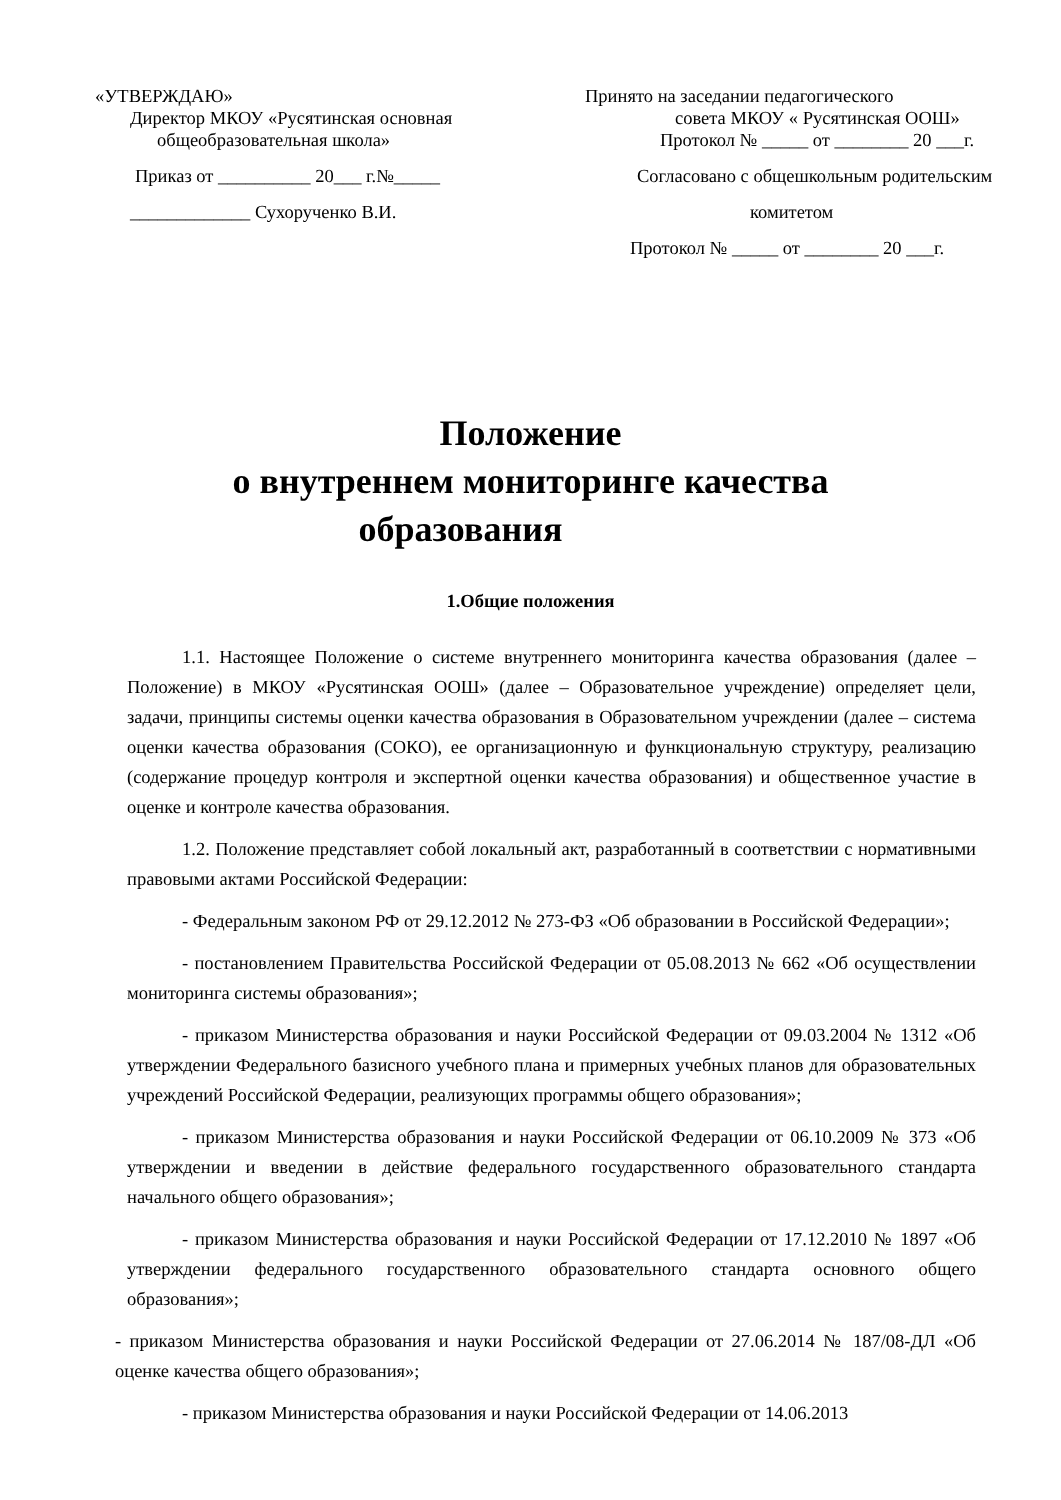«УТВЕРЖДАЮ»
Директор МКОУ «Русятинская основная
общеобразовательная школа»
Приказ от __________ 20___ г.№_____
_____________ Сухорученко В.И.
Принято на заседании педагогического
совета МКОУ « Русятинская ООШ»
Протокол № _____ от ________ 20 ___г.
Согласовано с общешкольным родительским
комитетом
Протокол № _____ от ________ 20 ___г.
Положение
о внутреннем мониторинге качества
образования
1.Общие положения
1.1. Настоящее Положение о системе внутреннего мониторинга качества образования (далее – Положение) в МКОУ «Русятинская ООШ» (далее – Образовательное учреждение) определяет цели, задачи, принципы системы оценки качества образования в Образовательном учреждении (далее – система оценки качества образования (СОКО), ее организационную и функциональную структуру, реализацию (содержание процедур контроля и экспертной оценки качества образования) и общественное участие в оценке и контроле качества образования.
1.2. Положение представляет собой локальный акт, разработанный в соответствии с нормативными правовыми актами Российской Федерации:
- Федеральным законом РФ от 29.12.2012 № 273-ФЗ «Об образовании в Российской Федерации»;
- постановлением Правительства Российской Федерации от 05.08.2013 № 662 «Об осуществлении мониторинга системы образования»;
- приказом Министерства образования и науки Российской Федерации от 09.03.2004 № 1312 «Об утверждении Федерального базисного учебного плана и примерных учебных планов для образовательных учреждений Российской Федерации, реализующих программы общего образования»;
- приказом Министерства образования и науки Российской Федерации от 06.10.2009 № 373 «Об утверждении и введении в действие федерального государственного образовательного стандарта начального общего образования»;
- приказом Министерства образования и науки Российской Федерации от 17.12.2010 № 1897 «Об утверждении федерального государственного образовательного стандарта основного общего образования»;
- приказом Министерства образования и науки Российской Федерации от 27.06.2014 № 187/08-ДЛ «Об оценке качества общего образования»;
- приказом Министерства образования и науки Российской Федерации от 14.06.2013